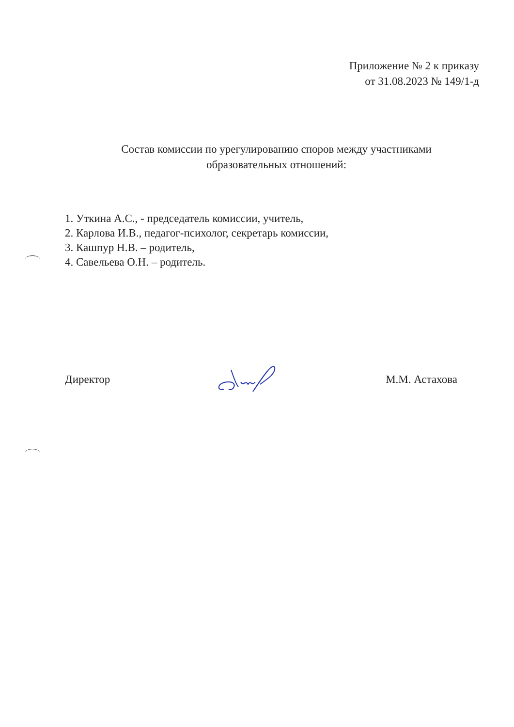Приложение № 2 к приказу
от 31.08.2023 № 149/1-д
Состав комиссии по урегулированию споров между участниками
образовательных отношений:
1. Уткина А.С., - председатель комиссии, учитель,
2. Карлова И.В., педагог-психолог, секретарь комиссии,
3. Кашпур Н.В. – родитель,
4. Савельева О.Н. – родитель.
Директор М.М. Астахова